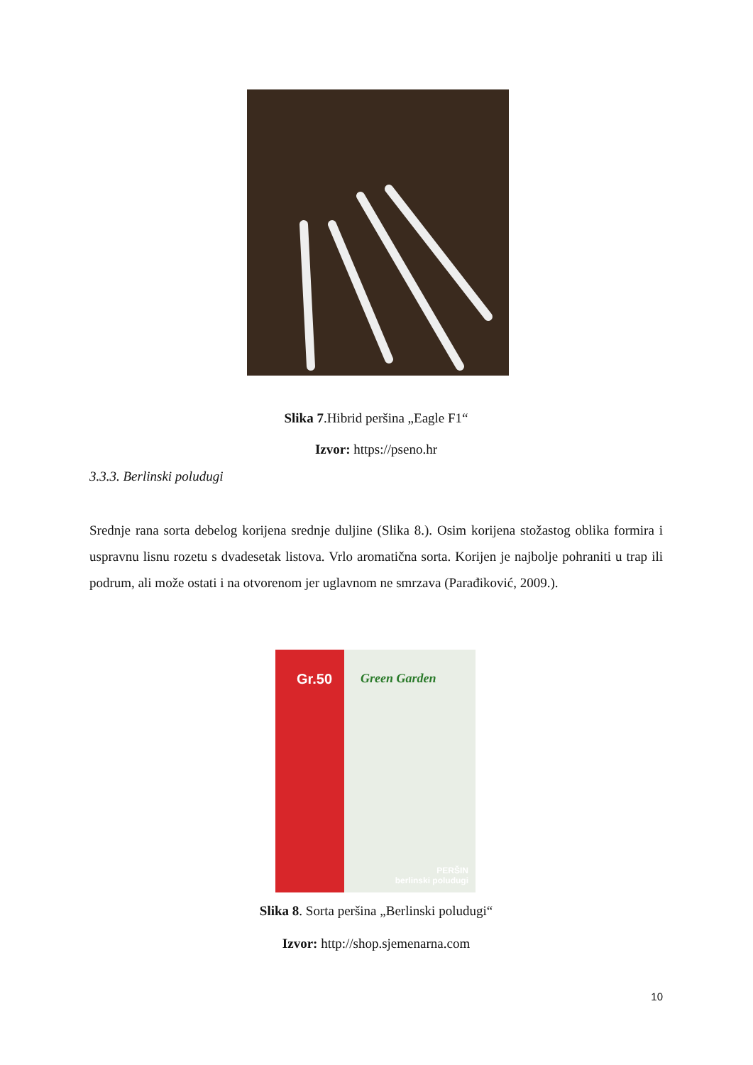Slika 7.Hibrid peršina „Eagle F1“
Izvor: https://pseno.hr
3.3.3. Berlinski poludugi
Srednje rana sorta debelog korijena srednje duljine (Slika 8.). Osim korijena stožastog oblika formira i uspravnu lisnu rozetu s dvadesetak listova. Vrlo aromatična sorta. Korijen je najbolje pohraniti u trap ili podrum, ali može ostati i na otvorenom jer uglavnom ne smrzava (Parađiković, 2009.).
Gr.50
Green Garden
PERŠIN
berlinski poludugi
Slika 8. Sorta peršina „Berlinski poludugi“
Izvor: http://shop.sjemenarna.com
10